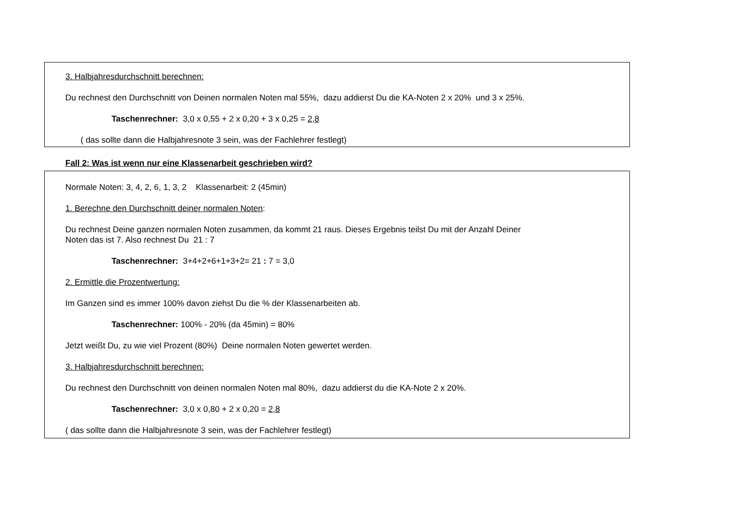3. Halbjahresdurchschnitt berechnen:
Du rechnest den Durchschnitt von Deinen normalen Noten mal 55%, dazu addierst Du die KA-Noten 2 x 20% und 3 x 25%.
Taschenrechner: 3,0 x 0,55 + 2 x 0,20 + 3 x 0,25 = 2,8
( das sollte dann die Halbjahresnote 3 sein, was der Fachlehrer festlegt)
Fall 2: Was ist wenn nur eine Klassenarbeit geschrieben wird?
Normale Noten: 3, 4, 2, 6, 1, 3, 2 Klassenarbeit: 2 (45min)
1. Berechne den Durchschnitt deiner normalen Noten:
Du rechnest Deine ganzen normalen Noten zusammen, da kommt 21 raus. Dieses Ergebnis teilst Du mit der Anzahl Deiner
Noten das ist 7. Also rechnest Du 21 : 7
Taschenrechner: 3+4+2+6+1+3+2= 21 : 7 = 3,0
2. Ermittle die Prozentwertung:
Im Ganzen sind es immer 100% davon ziehst Du die % der Klassenarbeiten ab.
Taschenrechner: 100% - 20% (da 45min) = 80%
Jetzt weißt Du, zu wie viel Prozent (80%) Deine normalen Noten gewertet werden.
3. Halbjahresdurchschnitt berechnen:
Du rechnest den Durchschnitt von deinen normalen Noten mal 80%, dazu addierst du die KA-Note 2 x 20%.
Taschenrechner: 3,0 x 0,80 + 2 x 0,20 = 2,8
( das sollte dann die Halbjahresnote 3 sein, was der Fachlehrer festlegt)